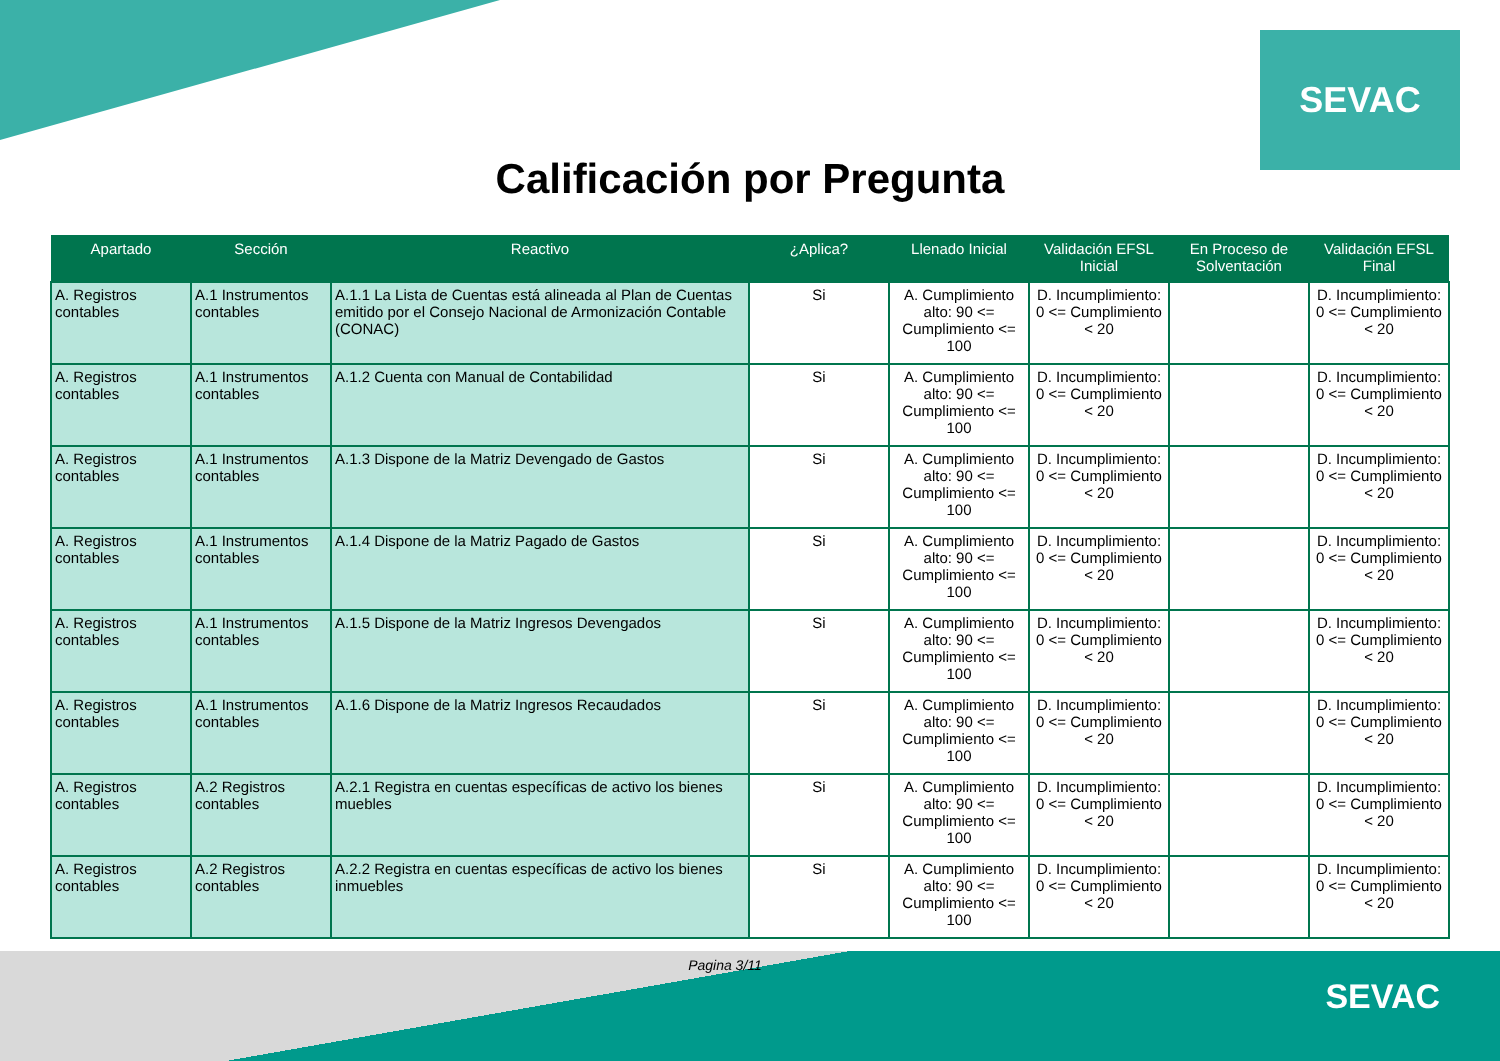SEVAC
Calificación por Pregunta
| Apartado | Sección | Reactivo | ¿Aplica? | Llenado Inicial | Validación EFSL Inicial | En Proceso de Solventación | Validación EFSL Final |
| --- | --- | --- | --- | --- | --- | --- | --- |
| A. Registros contables | A.1 Instrumentos contables | A.1.1 La Lista de Cuentas está alineada al Plan de Cuentas emitido por el Consejo Nacional de Armonización Contable (CONAC) | Si | A. Cumplimiento alto: 90 <= Cumplimiento <= 100 | D. Incumplimiento: 0 <= Cumplimiento < 20 | | D. Incumplimiento: 0 <= Cumplimiento < 20 |
| A. Registros contables | A.1 Instrumentos contables | A.1.2 Cuenta con Manual de Contabilidad | Si | A. Cumplimiento alto: 90 <= Cumplimiento <= 100 | D. Incumplimiento: 0 <= Cumplimiento < 20 | | D. Incumplimiento: 0 <= Cumplimiento < 20 |
| A. Registros contables | A.1 Instrumentos contables | A.1.3 Dispone de la Matriz Devengado de Gastos | Si | A. Cumplimiento alto: 90 <= Cumplimiento <= 100 | D. Incumplimiento: 0 <= Cumplimiento < 20 | | D. Incumplimiento: 0 <= Cumplimiento < 20 |
| A. Registros contables | A.1 Instrumentos contables | A.1.4 Dispone de la Matriz Pagado de Gastos | Si | A. Cumplimiento alto: 90 <= Cumplimiento <= 100 | D. Incumplimiento: 0 <= Cumplimiento < 20 | | D. Incumplimiento: 0 <= Cumplimiento < 20 |
| A. Registros contables | A.1 Instrumentos contables | A.1.5 Dispone de la Matriz Ingresos Devengados | Si | A. Cumplimiento alto: 90 <= Cumplimiento <= 100 | D. Incumplimiento: 0 <= Cumplimiento < 20 | | D. Incumplimiento: 0 <= Cumplimiento < 20 |
| A. Registros contables | A.1 Instrumentos contables | A.1.6 Dispone de la Matriz Ingresos Recaudados | Si | A. Cumplimiento alto: 90 <= Cumplimiento <= 100 | D. Incumplimiento: 0 <= Cumplimiento < 20 | | D. Incumplimiento: 0 <= Cumplimiento < 20 |
| A. Registros contables | A.2 Registros contables | A.2.1 Registra en cuentas específicas de activo los bienes muebles | Si | A. Cumplimiento alto: 90 <= Cumplimiento <= 100 | D. Incumplimiento: 0 <= Cumplimiento < 20 | | D. Incumplimiento: 0 <= Cumplimiento < 20 |
| A. Registros contables | A.2 Registros contables | A.2.2 Registra en cuentas específicas de activo los bienes inmuebles | Si | A. Cumplimiento alto: 90 <= Cumplimiento <= 100 | D. Incumplimiento: 0 <= Cumplimiento < 20 | | D. Incumplimiento: 0 <= Cumplimiento < 20 |
Pagina 3/11
SEVAC